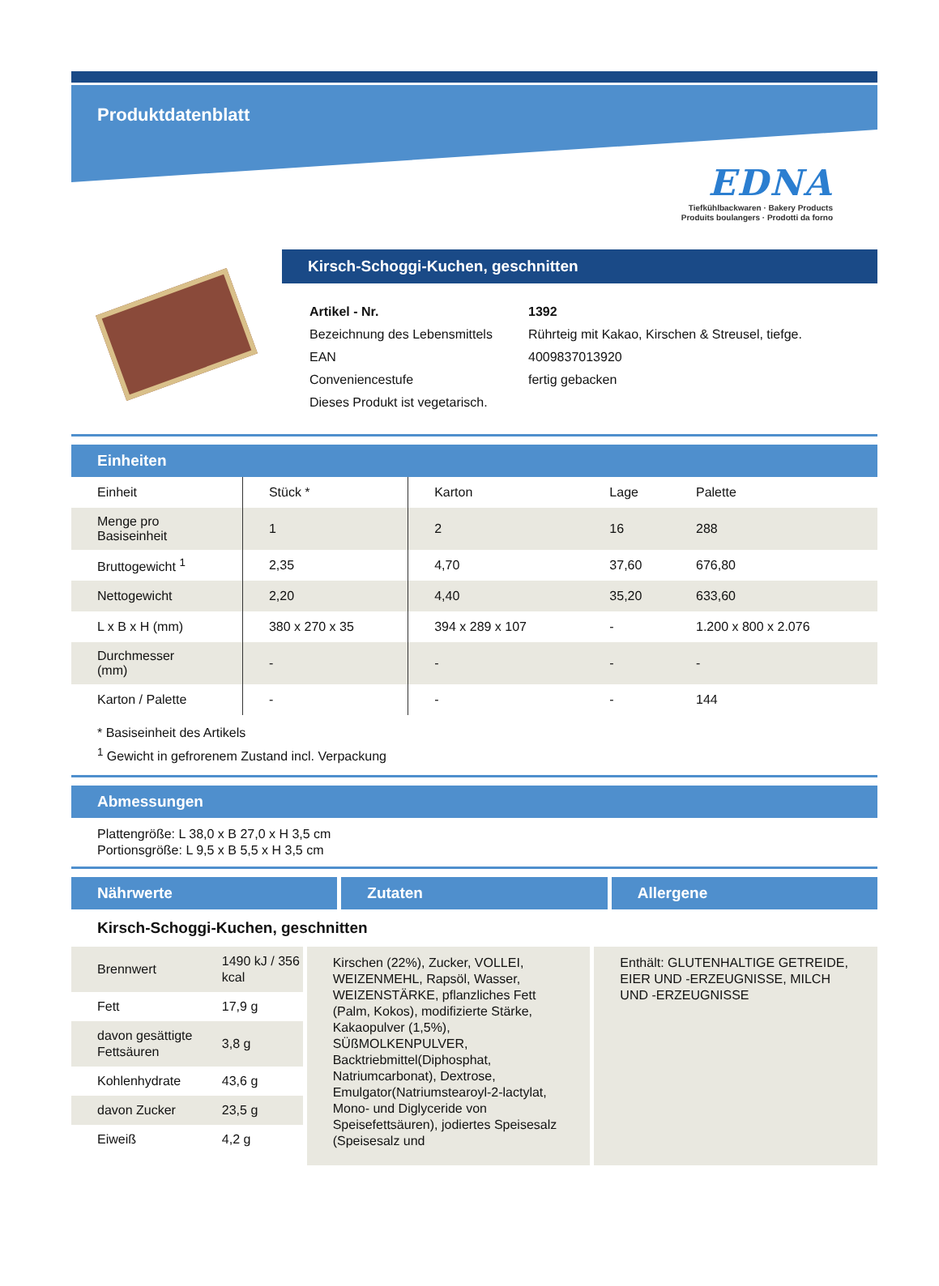Produktdatenblatt
EDNA
Tiefkühlbackwaren · Bakery Products
Produits boulangers · Prodotti da forno
Kirsch-Schoggi-Kuchen, geschnitten
| Artikel - Nr. | 1392 |
| Bezeichnung des Lebensmittels | Rührteig mit Kakao, Kirschen & Streusel, tiefge. |
| EAN | 4009837013920 |
| Conveniencestufe | fertig gebacken |
| Dieses Produkt ist vegetarisch. | |
Einheiten
| Einheit | Stück * | Karton | Lage | Palette |
| Menge pro Basiseinheit | 1 | 2 | 16 | 288 |
| Bruttogewicht <sup>1</sup> | 2,35 | 4,70 | 37,60 | 676,80 |
| Nettogewicht | 2,20 | 4,40 | 35,20 | 633,60 |
| L x B x H (mm) | 380 x 270 x 35 | 394 x 289 x 107 | - | 1.200 x 800 x 2.076 |
| Durchmesser (mm) | - | - | - | - |
| Karton / Palette | - | - | - | 144 |
* Basiseinheit des Artikels
<sup>1</sup> Gewicht in gefrorenem Zustand incl. Verpackung
Abmessungen
Plattengröße: L 38,0 x B 27,0 x H 3,5 cm
Portionsgröße: L 9,5 x B 5,5 x H 3,5 cm
Nährwerte Zutaten Allergene
Kirsch-Schoggi-Kuchen, geschnitten
| Brennwert | 1490 kJ / 356 kcal |
| Fett | 17,9 g |
| davon gesättigte Fettsäuren | 3,8 g |
| Kohlenhydrate | 43,6 g |
| davon Zucker | 23,5 g |
| Eiweiß | 4,2 g |
Kirschen (22%), Zucker, VOLLEI, WEIZENMEHL, Rapsöl, Wasser, WEIZENSTÄRKE, pflanzliches Fett (Palm, Kokos), modifizierte Stärke, Kakaopulver (1,5%), SÜßMOLKENPULVER, Backtriebmittel(Diphosphat, Natriumcarbonat), Dextrose, Emulgator(Natriumstearoyl-2-lactylat, Mono- und Diglyceride von Speisefettsäuren), jodiertes Speisesalz (Speisesalz und
Enthält: GLUTENHALTIGE GETREIDE, EIER UND -ERZEUGNISSE, MILCH UND -ERZEUGNISSE